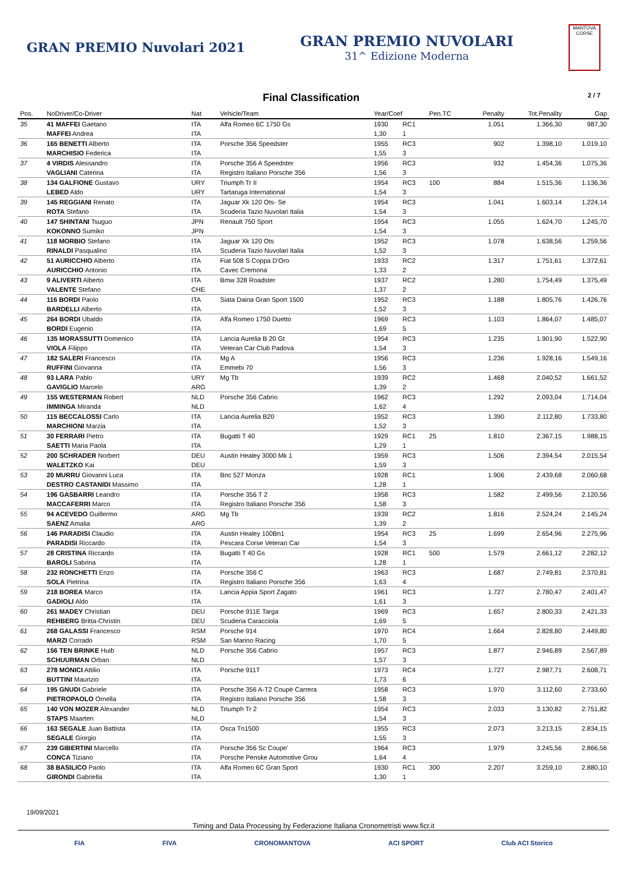GRAN PREMIO Nuvolari 2021
GRAN PREMIO NUVOLARI
31^ Edizione Moderna
MANTOVA CORSE
Final Classification
2 / 7
| Pos. | NoDriver/Co-Driver | Nat | Vehicle/Team | Year/Coef | | Pen.TC | Penalty | Tot.Penality | Gap |
| --- | --- | --- | --- | --- | --- | --- | --- | --- | --- |
| 35 | 41 MAFFEI Gaetano | ITA | Alfa Romeo 6C 1750 Gs | 1930 | RC1 | | 1.051 | 1.366,30 | 987,30 |
| | MAFFEI Andrea | ITA | | 1,30 | 1 | | | | |
| 36 | 165 BENETTI Alberto | ITA | Porsche 356 Speedster | 1955 | RC3 | | 902 | 1.398,10 | 1.019,10 |
| | MARCHISIO Federica | ITA | | 1,55 | 3 | | | | |
| 37 | 4 VIRDIS Alessandro | ITA | Porsche 356 A Speedster | 1956 | RC3 | | 932 | 1.454,36 | 1.075,36 |
| | VAGLIANI Caterina | ITA | Registro Italiano Porsche 356 | 1,56 | 3 | | | | |
| 38 | 134 GALFIONE Gustavo | URY | Triumph Tr II | 1954 | RC3 | 100 | 884 | 1.515,36 | 1.136,36 |
| | LEBED Aldo | URY | Tartaruga International | 1,54 | 3 | | | | |
| 39 | 145 REGGIANI Renato | ITA | Jaguar Xk 120 Ots- Se | 1954 | RC3 | | 1.041 | 1.603,14 | 1.224,14 |
| | ROTA Stefano | ITA | Scuderia Tazio Nuvolari Italia | 1,54 | 3 | | | | |
| 40 | 147 SHINTANI Tsuguo | JPN | Renault 750 Sport | 1954 | RC3 | | 1.055 | 1.624,70 | 1.245,70 |
| | KOKONNO Sumiko | JPN | | 1,54 | 3 | | | | |
| 41 | 118 MORBIO Stefano | ITA | Jaguar Xk 120 Ots | 1952 | RC3 | | 1.078 | 1.638,56 | 1.259,56 |
| | RINALDI Pasqualino | ITA | Scuderia Tazio Nuvolari Italia | 1,52 | 3 | | | | |
| 42 | 51 AURICCHIO Alberto | ITA | Fiat 508 S Coppa D'Oro | 1933 | RC2 | | 1.317 | 1.751,61 | 1.372,61 |
| | AURICCHIO Antonio | ITA | Cavec Cremona | 1,33 | 2 | | | | |
| 43 | 9 ALIVERTI Alberto | ITA | Bmw 328 Roadster | 1937 | RC2 | | 1.280 | 1.754,49 | 1.375,49 |
| | VALENTE Stefano | CHE | | 1,37 | 2 | | | | |
| 44 | 116 BORDI Paolo | ITA | Siata Daina Gran Sport 1500 | 1952 | RC3 | | 1.188 | 1.805,76 | 1.426,76 |
| | BARDELLI Alberto | ITA | | 1,52 | 3 | | | | |
| 45 | 264 BORDI Ubaldo | ITA | Alfa Romeo 1750 Duetto | 1969 | RC3 | | 1.103 | 1.864,07 | 1.485,07 |
| | BORDI Eugenio | ITA | | 1,69 | 5 | | | | |
| 46 | 135 MORASSUTTI Domenico | ITA | Lancia Aurelia B 20 Gt | 1954 | RC3 | | 1.235 | 1.901,90 | 1.522,90 |
| | VIOLA Filippo | ITA | Veteran Car Club Padova | 1,54 | 3 | | | | |
| 47 | 182 SALERI Francesco | ITA | Mg A | 1956 | RC3 | | 1.236 | 1.928,16 | 1.549,16 |
| | RUFFINI Giovanna | ITA | Emmebi 70 | 1,56 | 3 | | | | |
| 48 | 93 LARA Pablo | URY | Mg Tb | 1939 | RC2 | | 1.468 | 2.040,52 | 1.661,52 |
| | GAVIGLIO Marcelo | ARG | | 1,39 | 2 | | | | |
| 49 | 155 WESTERMAN Robert | NLD | Porsche 356 Cabrio | 1962 | RC3 | | 1.292 | 2.093,04 | 1.714,04 |
| | IMMINGA Miranda | NLD | | 1,62 | 4 | | | | |
| 50 | 115 BECCALOSSI Carlo | ITA | Lancia Aurelia B20 | 1952 | RC3 | | 1.390 | 2.112,80 | 1.733,80 |
| | MARCHIONI Marzia | ITA | | 1,52 | 3 | | | | |
| 51 | 30 FERRARI Pietro | ITA | Bugatti T 40 | 1929 | RC1 | 25 | 1.810 | 2.367,15 | 1.988,15 |
| | SAETTI Maria Paola | ITA | | 1,29 | 1 | | | | |
| 52 | 200 SCHRADER Norbert | DEU | Austin Healey 3000 Mk 1 | 1959 | RC3 | | 1.506 | 2.394,54 | 2.015,54 |
| | WALETZKO Kai | DEU | | 1,59 | 3 | | | | |
| 53 | 20 MURRU Giovanni Luca | ITA | Bnc 527 Monza | 1928 | RC1 | | 1.906 | 2.439,68 | 2.060,68 |
| | DESTRO CASTANIDI Massimo | ITA | | 1,28 | 1 | | | | |
| 54 | 196 GASBARRI Leandro | ITA | Porsche 356 T 2 | 1958 | RC3 | | 1.582 | 2.499,56 | 2.120,56 |
| | MACCAFERRI Marco | ITA | Registro Italiano Porsche 356 | 1,58 | 3 | | | | |
| 55 | 94 ACEVEDO Guillermo | ARG | Mg Tb | 1939 | RC2 | | 1.816 | 2.524,24 | 2.145,24 |
| | SAENZ Amalia | ARG | | 1,39 | 2 | | | | |
| 56 | 146 PARADISI Claudio | ITA | Austin Healey 100Bn1 | 1954 | RC3 | 25 | 1.699 | 2.654,96 | 2.275,96 |
| | PARADISI Riccardo | ITA | Pescara Corse Veteran Car | 1,54 | 3 | | | | |
| 57 | 28 CRISTINA Riccardo | ITA | Bugatti T 40 Gs | 1928 | RC1 | 500 | 1.579 | 2.661,12 | 2.282,12 |
| | BAROLI Sabrina | ITA | | 1,28 | 1 | | | | |
| 58 | 232 RONCHETTI Enzo | ITA | Porsche 356 C | 1963 | RC3 | | 1.687 | 2.749,81 | 2.370,81 |
| | SOLA Pietrina | ITA | Registro Italiano Porsche 356 | 1,63 | 4 | | | | |
| 59 | 218 BOREA Marco | ITA | Lancia Appia Sport Zagato | 1961 | RC3 | | 1.727 | 2.780,47 | 2.401,47 |
| | GADIOLI Aldo | ITA | | 1,61 | 3 | | | | |
| 60 | 261 MADEY Christian | DEU | Porsche 911E Targa | 1969 | RC3 | | 1.657 | 2.800,33 | 2.421,33 |
| | REHBERG Britta-Christin | DEU | Scuderia Caracciola | 1,69 | 5 | | | | |
| 61 | 268 GALASSI Francesco | RSM | Porsche 914 | 1970 | RC4 | | 1.664 | 2.828,80 | 2.449,80 |
| | MARZI Corrado | RSM | San Marino Racing | 1,70 | 5 | | | | |
| 62 | 156 TEN BRINKE Huib | NLD | Porsche 356 Cabrio | 1957 | RC3 | | 1.877 | 2.946,89 | 2.567,89 |
| | SCHUURMAN Orban | NLD | | 1,57 | 3 | | | | |
| 63 | 278 MONICI Attilio | ITA | Porsche 911T | 1973 | RC4 | | 1.727 | 2.987,71 | 2.608,71 |
| | BUTTINI Maurizio | ITA | | 1,73 | 6 | | | | |
| 64 | 195 GNUDI Gabriele | ITA | Porsche 356 A-T2 Coupè Carrera | 1958 | RC3 | | 1.970 | 3.112,60 | 2.733,60 |
| | PIETROPAOLO Ornella | ITA | Registro Italiano Porsche 356 | 1,58 | 3 | | | | |
| 65 | 140 VON MOZER Alexander | NLD | Triumph Tr 2 | 1954 | RC3 | | 2.033 | 3.130,82 | 2.751,82 |
| | STAPS Maarten | NLD | | 1,54 | 3 | | | | |
| 66 | 163 SEGALE Juan Battista | ITA | Osca Tn1500 | 1955 | RC3 | | 2.073 | 3.213,15 | 2.834,15 |
| | SEGALE Giorgio | ITA | | 1,55 | 3 | | | | |
| 67 | 239 GIBERTINI Marcello | ITA | Porsche 356 Sc Coupe' | 1964 | RC3 | | 1.979 | 3.245,56 | 2.866,56 |
| | CONCA Tiziano | ITA | Porsche Penske Automotive Grou | 1,64 | 4 | | | | |
| 68 | 38 BASILICO Paolo | ITA | Alfa Romeo 6C Gran Sport | 1930 | RC1 | 300 | 2.207 | 3.259,10 | 2.880,10 |
| | GIRONDI Gabriella | ITA | | 1,30 | 1 | | | | |
19/09/2021
Timing and Data Processing by Federazione Italiana Cronometristi www.ficr.it
FIA FIVA CRONOMANTOVA ACI SPORT Club ACI Storico